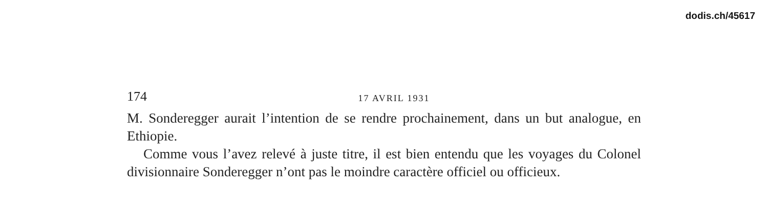dodis.ch/45617
174
17 AVRIL 1931
M. Sonderegger aurait l’intention de se rendre prochainement, dans un but analogue, en Ethiopie.
Comme vous l’avez relevé à juste titre, il est bien entendu que les voyages du Colonel divisionnaire Sonderegger n’ont pas le moindre caractère officiel ou officieux.